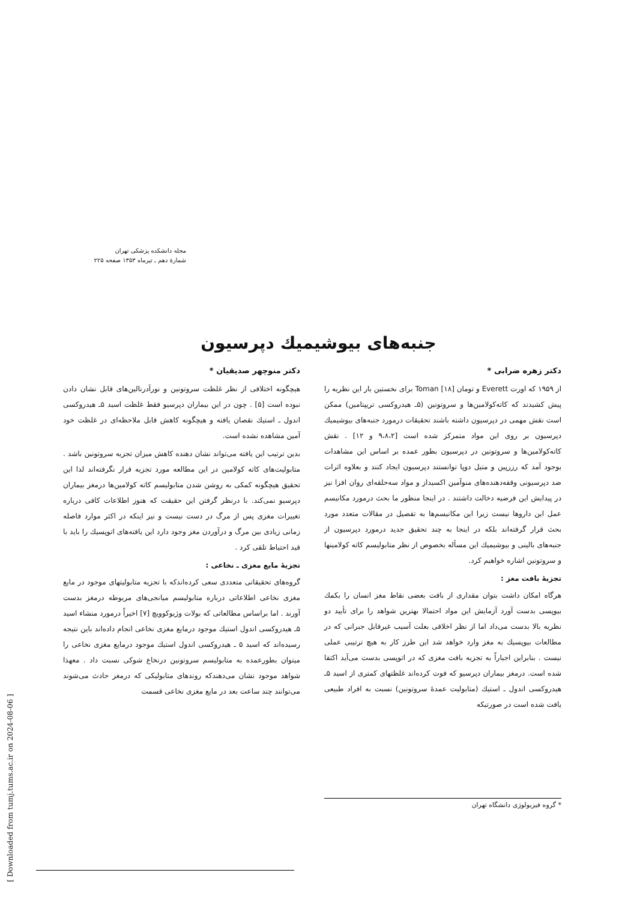مجله دانشکده پزشکی تهران
شمارهٔ دهم ـ تیرماه ۱۳۵۳ صفحه ۲۲۵
جنبه‌های بیوشیمیك دپرسیون
دکتر زهره ضرابی *
از ۱۹۵۹ که اورت Everett و تومان Toman [۱۸] برای نخستین بار این نظریه را پیش کشیدند که کاته‌کولامین‌ها و سروتونین (۵ـ هیدروکسی تریپتامین) ممکن است نقش مهمی در دپرسیون داشته باشند تحقیقات درمورد جنبه‌های بیوشیمیك دپرسیون بر روی این مواد متمرکز شده است [۹،۸،۲ و ۱۲] . نقش کاته‌کولامین‌ها و سروتونین در دپرسیون بطور عمده بر اساس این مشاهدات بوجود آمد که رزرپین و متیل دوپا توانستند دپرسیون ایجاد کنند و بعلاوه اثرات ضد دپرسیونی وقفه‌دهنده‌های منوآمین اکسیداز و مواد سه‌حلقه‌ای روان افزا نیز در پیدایش این فرضیه دخالت داشتند . در اینجا منظور ما بحث درمورد مکانیسم عمل این داروها نیست زیرا این مکانیسم‌ها به تفصیل در مقالات متعدد مورد بحث قرار گرفته‌اند بلکه در اینجا به چند تحقیق جدید درمورد دپرسیون از جنبه‌های بالینی و بیوشیمیك این مسأله بخصوص از نظر متابولیسم کاته کولامینها و سروتونین اشاره خواهیم کرد.
تجزیهٔ بافت مغز :
هرگاه امکان داشت بتوان مقداری از بافت بعضی نقاط مغز انسان را بکمك بیوپسی بدست آورد آزمایش این مواد احتمالا بهترین شواهد را برای تأیید دو نظریه بالا بدست می‌داد اما از نظر اخلاقی بعلت آسیب غیرقابل جبرانی که در مطالعات بیوپسیك به مغز وارد خواهد شد این طرز کار به هیچ ترتیبی عملی نیست . بنابراین اجباراً به تجزیه بافت مغزی که در اتوپسی بدست می‌آید اکتفا شده است. درمغز بیماران دپرسیو که فوت کرده‌اند غلظتهای کمتری از اسید ۵ـ هیدروکسی اندول ـ استیك (متابولیت عمدهٔ سروتونین) نسبت به افراد طبیعی یافت شده است در صورتیکه
دکتر منوچهر صدیقیان *
هیچگونه اختلافی از نظر غلظت سروتونین و نورآدرنالین‌های قابل نشان دادن نبوده است [۵] . چون در این بیماران دپرسیو فقط غلظت اسید ۵ـ هیدروکسی اندول ـ استیك نقصان یافته و هیچگونه کاهش قابل ملاحظه‌ای در غلظت خود آمین مشاهده نشده است.
بدین ترتیب این یافته می‌تواند نشان دهنده کاهش میزان تجزیه سروتونین باشد . متابولیت‌های کاته کولامین در این مطالعه مورد تجزیه قرار نگرفته‌اند لذا این تحقیق هیچگونه کمکی به روشن شدن متابولیسم کاته کولامین‌ها درمغز بیماران دپرسیو نمی‌کند. با درنظر گرفتن این حقیقت که هنوز اطلاعات کافی درباره تغییرات مغزی پس از مرگ در دست نیست و نیز اینکه در اکثر موارد فاصله زمانی زیادی بین مرگ و درآوردن مغز وجود دارد این یافته‌های اتوپسیك را باید با قید احتیاط تلقی کرد .
تجزیهٔ مایع مغزی ـ نخاعی :
گروه‌های تحقیقاتی متعددی سعی کرده‌اندکه با تجزیه متابولیتهای موجود در مایع مغزی نخاعی اطلاعاتی درباره متابولیسم میانجی‌های مربوطه درمغز بدست آورند . اما براساس مطالعاتی که بولات وژیوکوویچ [۷] اخیراً درمورد منشاء اسید ۵ـ هیدروکسی اندول استیك موجود درمایع مغزی نخاعی انجام داده‌اند باین نتیجه رسیده‌اند که اسید ۵ ـ هیدروکسی اندول استیك موجود درمایع مغزی نخاعی را میتوان بطورعمده به متابولیسم سروتونین درنخاع شوکی نسبت داد . معهذا شواهد موجود نشان می‌دهندکه روندهای متابولیکی که درمغز حادث می‌شوند می‌توانند چند ساعت بعد در مایع مغزی نخاعی قسمت
* گروه فیزیولوژی دانشگاه تهران
[ Downloaded from tumj.tums.ac.ir on 2024-08-06 ]